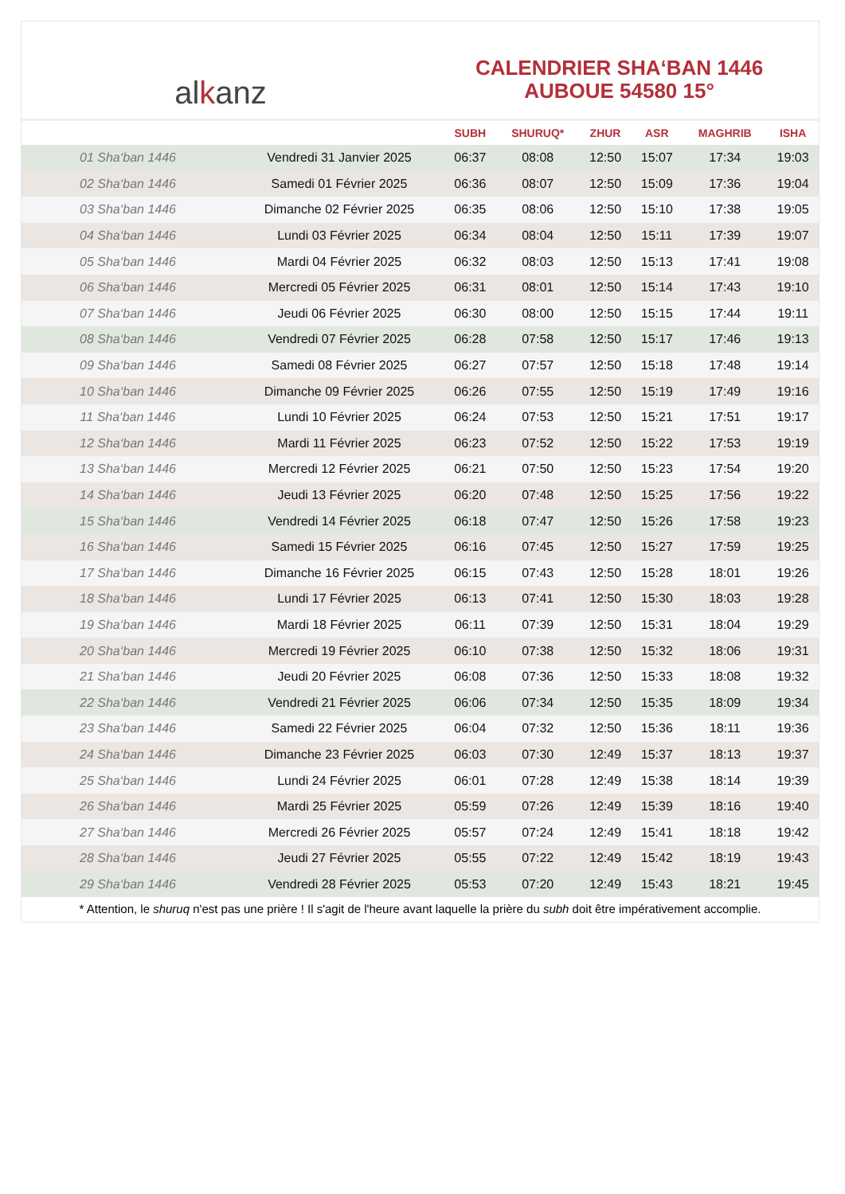al k anz
CALENDRIER SHA‘BAN 1446
AUBOUE 54580 15°
| | | SUBH | SHURUQ* | ZHUR | ASR | MAGHRIB | ISHA |
| --- | --- | --- | --- | --- | --- | --- | --- |
| 01 Sha‘ban 1446 | Vendredi 31 Janvier 2025 | 06:37 | 08:08 | 12:50 | 15:07 | 17:34 | 19:03 |
| 02 Sha‘ban 1446 | Samedi 01 Février 2025 | 06:36 | 08:07 | 12:50 | 15:09 | 17:36 | 19:04 |
| 03 Sha‘ban 1446 | Dimanche 02 Février 2025 | 06:35 | 08:06 | 12:50 | 15:10 | 17:38 | 19:05 |
| 04 Sha‘ban 1446 | Lundi 03 Février 2025 | 06:34 | 08:04 | 12:50 | 15:11 | 17:39 | 19:07 |
| 05 Sha‘ban 1446 | Mardi 04 Février 2025 | 06:32 | 08:03 | 12:50 | 15:13 | 17:41 | 19:08 |
| 06 Sha‘ban 1446 | Mercredi 05 Février 2025 | 06:31 | 08:01 | 12:50 | 15:14 | 17:43 | 19:10 |
| 07 Sha‘ban 1446 | Jeudi 06 Février 2025 | 06:30 | 08:00 | 12:50 | 15:15 | 17:44 | 19:11 |
| 08 Sha‘ban 1446 | Vendredi 07 Février 2025 | 06:28 | 07:58 | 12:50 | 15:17 | 17:46 | 19:13 |
| 09 Sha‘ban 1446 | Samedi 08 Février 2025 | 06:27 | 07:57 | 12:50 | 15:18 | 17:48 | 19:14 |
| 10 Sha‘ban 1446 | Dimanche 09 Février 2025 | 06:26 | 07:55 | 12:50 | 15:19 | 17:49 | 19:16 |
| 11 Sha‘ban 1446 | Lundi 10 Février 2025 | 06:24 | 07:53 | 12:50 | 15:21 | 17:51 | 19:17 |
| 12 Sha‘ban 1446 | Mardi 11 Février 2025 | 06:23 | 07:52 | 12:50 | 15:22 | 17:53 | 19:19 |
| 13 Sha‘ban 1446 | Mercredi 12 Février 2025 | 06:21 | 07:50 | 12:50 | 15:23 | 17:54 | 19:20 |
| 14 Sha‘ban 1446 | Jeudi 13 Février 2025 | 06:20 | 07:48 | 12:50 | 15:25 | 17:56 | 19:22 |
| 15 Sha‘ban 1446 | Vendredi 14 Février 2025 | 06:18 | 07:47 | 12:50 | 15:26 | 17:58 | 19:23 |
| 16 Sha‘ban 1446 | Samedi 15 Février 2025 | 06:16 | 07:45 | 12:50 | 15:27 | 17:59 | 19:25 |
| 17 Sha‘ban 1446 | Dimanche 16 Février 2025 | 06:15 | 07:43 | 12:50 | 15:28 | 18:01 | 19:26 |
| 18 Sha‘ban 1446 | Lundi 17 Février 2025 | 06:13 | 07:41 | 12:50 | 15:30 | 18:03 | 19:28 |
| 19 Sha‘ban 1446 | Mardi 18 Février 2025 | 06:11 | 07:39 | 12:50 | 15:31 | 18:04 | 19:29 |
| 20 Sha‘ban 1446 | Mercredi 19 Février 2025 | 06:10 | 07:38 | 12:50 | 15:32 | 18:06 | 19:31 |
| 21 Sha‘ban 1446 | Jeudi 20 Février 2025 | 06:08 | 07:36 | 12:50 | 15:33 | 18:08 | 19:32 |
| 22 Sha‘ban 1446 | Vendredi 21 Février 2025 | 06:06 | 07:34 | 12:50 | 15:35 | 18:09 | 19:34 |
| 23 Sha‘ban 1446 | Samedi 22 Février 2025 | 06:04 | 07:32 | 12:50 | 15:36 | 18:11 | 19:36 |
| 24 Sha‘ban 1446 | Dimanche 23 Février 2025 | 06:03 | 07:30 | 12:49 | 15:37 | 18:13 | 19:37 |
| 25 Sha‘ban 1446 | Lundi 24 Février 2025 | 06:01 | 07:28 | 12:49 | 15:38 | 18:14 | 19:39 |
| 26 Sha‘ban 1446 | Mardi 25 Février 2025 | 05:59 | 07:26 | 12:49 | 15:39 | 18:16 | 19:40 |
| 27 Sha‘ban 1446 | Mercredi 26 Février 2025 | 05:57 | 07:24 | 12:49 | 15:41 | 18:18 | 19:42 |
| 28 Sha‘ban 1446 | Jeudi 27 Février 2025 | 05:55 | 07:22 | 12:49 | 15:42 | 18:19 | 19:43 |
| 29 Sha‘ban 1446 | Vendredi 28 Février 2025 | 05:53 | 07:20 | 12:49 | 15:43 | 18:21 | 19:45 |
* Attention, le shuruq n'est pas une prière ! Il s'agit de l'heure avant laquelle la prière du subh doit être impérativement accomplie.